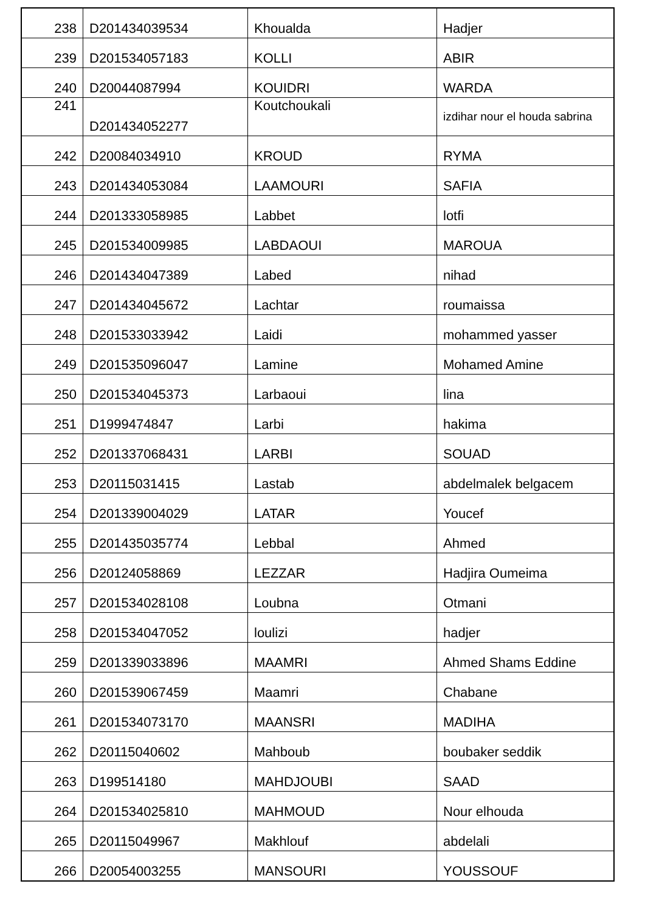| 238 | D201434039534 | Khoualda | Hadjer |
| 239 | D201534057183 | KOLLI | ABIR |
| 240 | D20044087994 | KOUIDRI | WARDA |
| 241 | D201434052277 | Koutchoukali | izdihar nour el houda sabrina |
| 242 | D20084034910 | KROUD | RYMA |
| 243 | D201434053084 | LAAMOURI | SAFIA |
| 244 | D201333058985 | Labbet | lotfi |
| 245 | D201534009985 | LABDAOUI | MAROUA |
| 246 | D201434047389 | Labed | nihad |
| 247 | D201434045672 | Lachtar | roumaissa |
| 248 | D201533033942 | Laidi | mohammed yasser |
| 249 | D201535096047 | Lamine | Mohamed Amine |
| 250 | D201534045373 | Larbaoui | lina |
| 251 | D1999474847 | Larbi | hakima |
| 252 | D201337068431 | LARBI | SOUAD |
| 253 | D20115031415 | Lastab | abdelmalek belgacem |
| 254 | D201339004029 | LATAR | Youcef |
| 255 | D201435035774 | Lebbal | Ahmed |
| 256 | D20124058869 | LEZZAR | Hadjira Oumeima |
| 257 | D201534028108 | Loubna | Otmani |
| 258 | D201534047052 | loulizi | hadjer |
| 259 | D201339033896 | MAAMRI | Ahmed Shams Eddine |
| 260 | D201539067459 | Maamri | Chabane |
| 261 | D201534073170 | MAANSRI | MADIHA |
| 262 | D20115040602 | Mahboub | boubaker seddik |
| 263 | D199514180 | MAHDJOUBI | SAAD |
| 264 | D201534025810 | MAHMOUD | Nour elhouda |
| 265 | D20115049967 | Makhlouf | abdelali |
| 266 | D20054003255 | MANSOURI | YOUSSOUF |